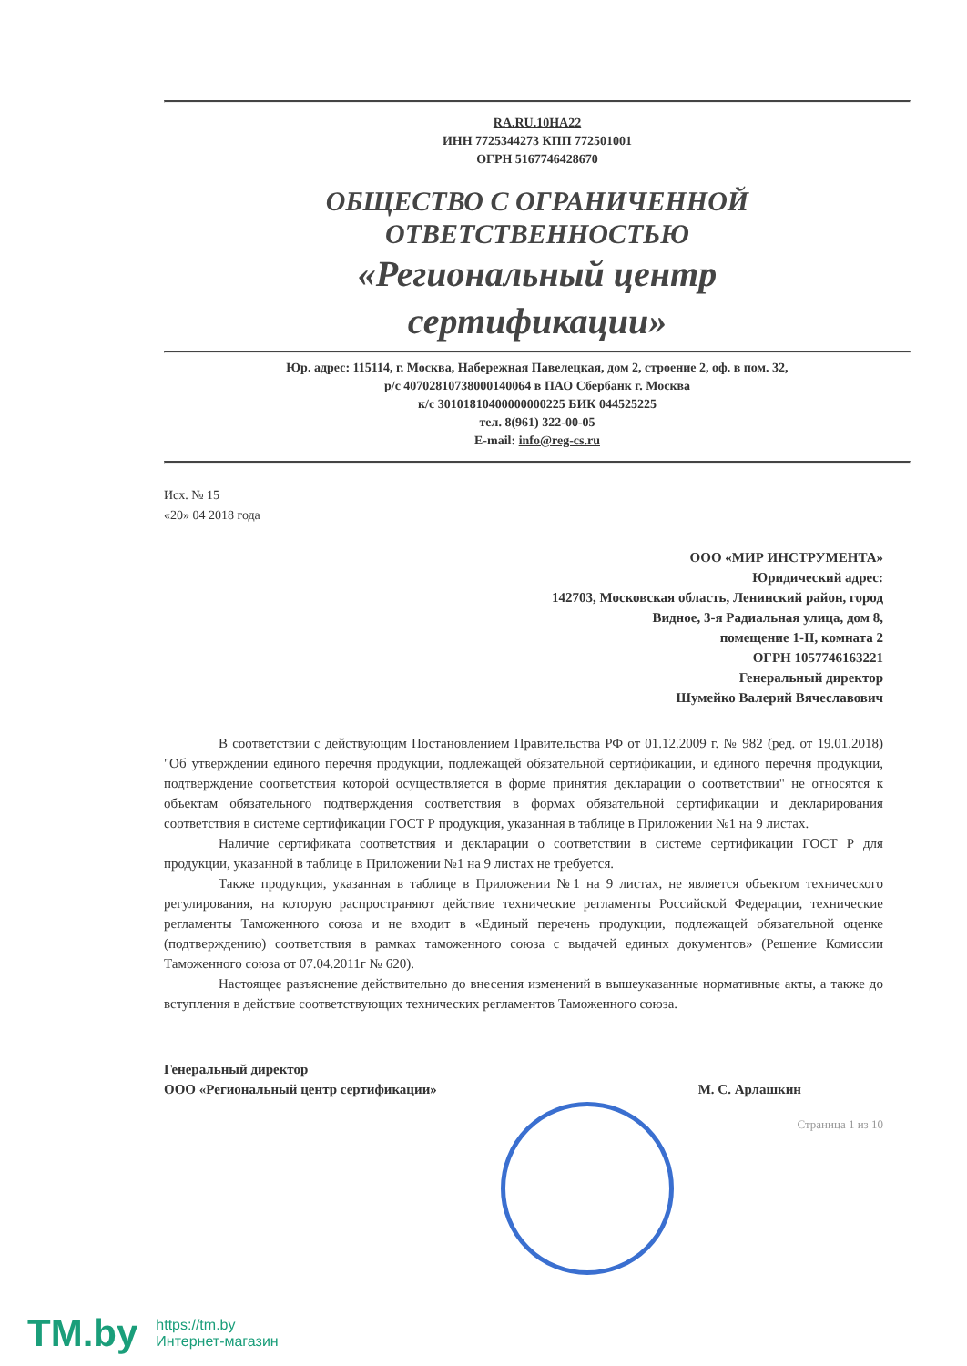RA.RU.10HA22
ИНН 7725344273 КПП 772501001
ОГРН 5167746428670
ОБЩЕСТВО С ОГРАНИЧЕННОЙ
ОТВЕТСТВЕННОСТЬЮ
«Региональный центр
сертификации»
Юр. адрес: 115114, г. Москва, Набережная Павелецкая, дом 2, строение 2, оф. в пом. 32,
р/с 40702810738000140064 в ПАО Сбербанк г. Москва
к/с 30101810400000000225 БИК 044525225
тел. 8(961) 322-00-05
E-mail: info@reg-cs.ru
Исх. № 15
«20» 04 2018 года
ООО «МИР ИНСТРУМЕНТА»
Юридический адрес:
142703, Московская область, Ленинский район, город
Видное, 3-я Радиальная улица, дом 8,
помещение 1-II, комната 2
ОГРН 1057746163221
Генеральный директор
Шумейко Валерий Вячеславович
В соответствии с действующим Постановлением Правительства РФ от 01.12.2009 г. № 982 (ред. от 19.01.2018) "Об утверждении единого перечня продукции, подлежащей обязательной сертификации, и единого перечня продукции, подтверждение соответствия которой осуществляется в форме принятия декларации о соответствии" не относятся к объектам обязательного подтверждения соответствия в формах обязательной сертификации и декларирования соответствия в системе сертификации ГОСТ Р продукция, указанная в таблице в Приложении №1 на 9 листах.
Наличие сертификата соответствия и декларации о соответствии в системе сертификации ГОСТ Р для продукции, указанной в таблице в Приложении №1 на 9 листах не требуется.
Также продукция, указанная в таблице в Приложении №1 на 9 листах, не является объектом технического регулирования, на которую распространяют действие технические регламенты Российской Федерации, технические регламенты Таможенного союза и не входит в «Единый перечень продукции, подлежащей обязательной оценке (подтверждению) соответствия в рамках таможенного союза с выдачей единых документов» (Решение Комиссии Таможенного союза от 07.04.2011г № 620).
Настоящее разъяснение действительно до внесения изменений в вышеуказанные нормативные акты, а также до вступления в действие соответствующих технических регламентов Таможенного союза.
Генеральный директор
ООО «Региональный центр сертификации»
М. С. Арлашкин
Страница 1 из 10
TM.by
https://tm.by
Интернет-магазин